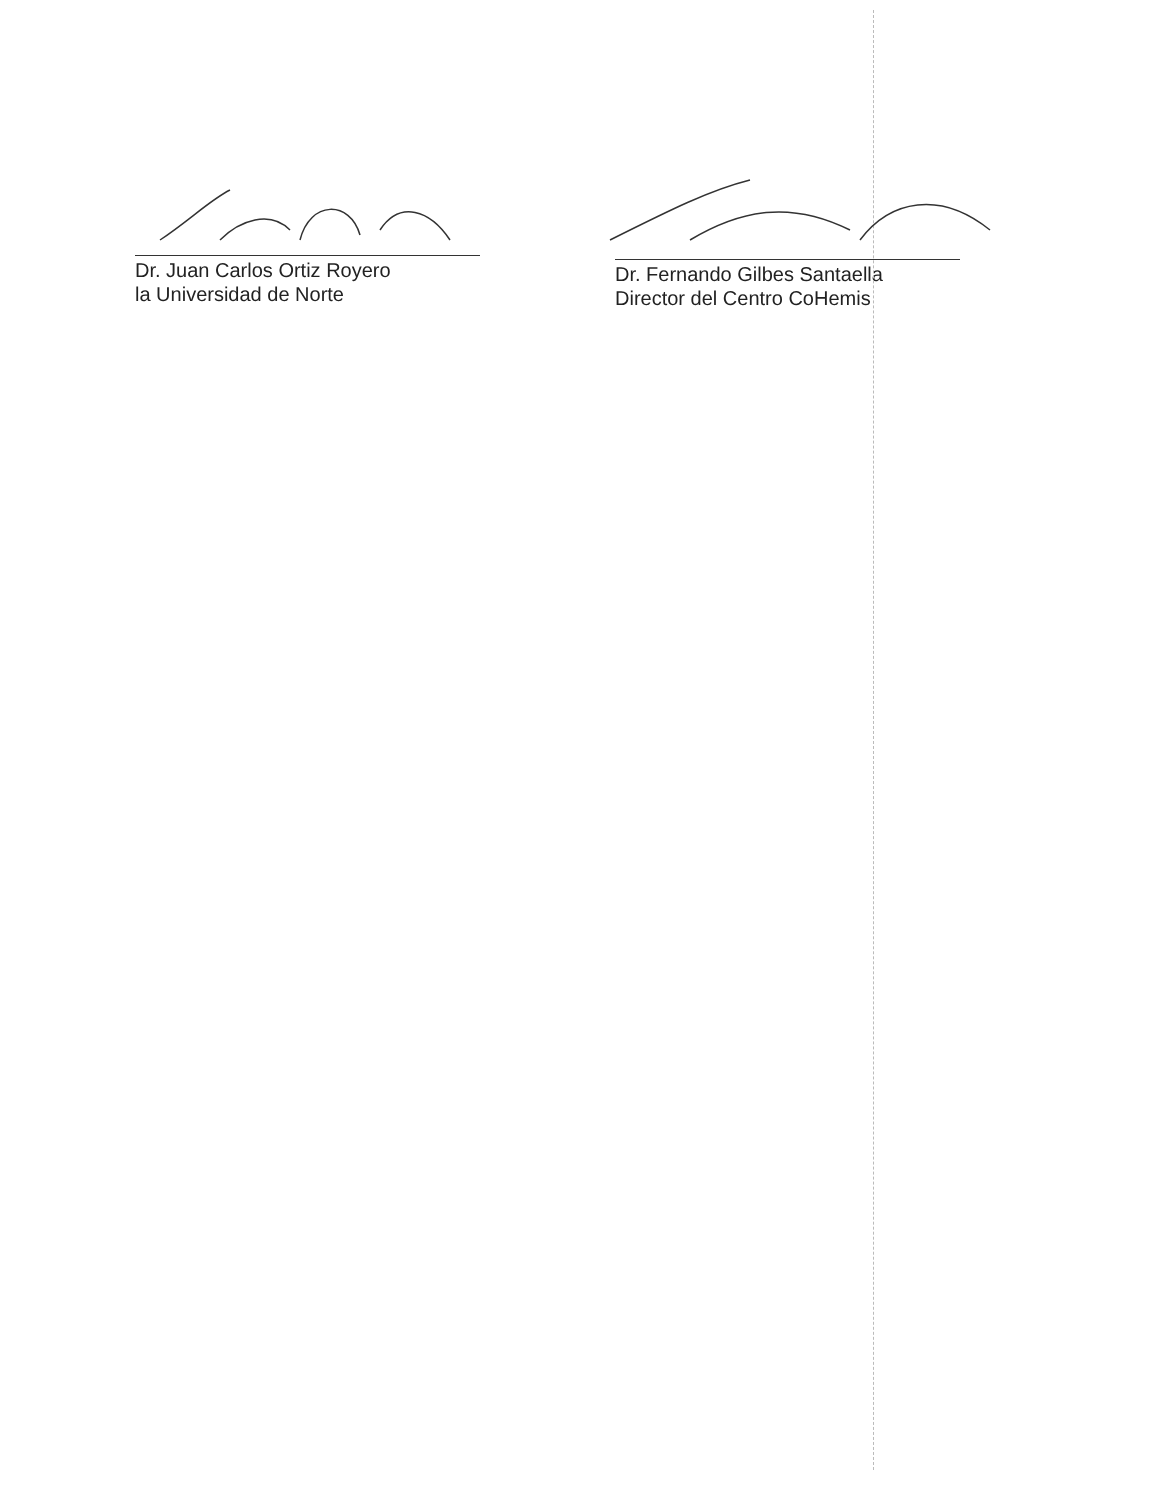Dr. Juan Carlos Ortiz Royero
la Universidad de Norte
Dr. Fernando Gilbes Santaella
Director del Centro CoHemis